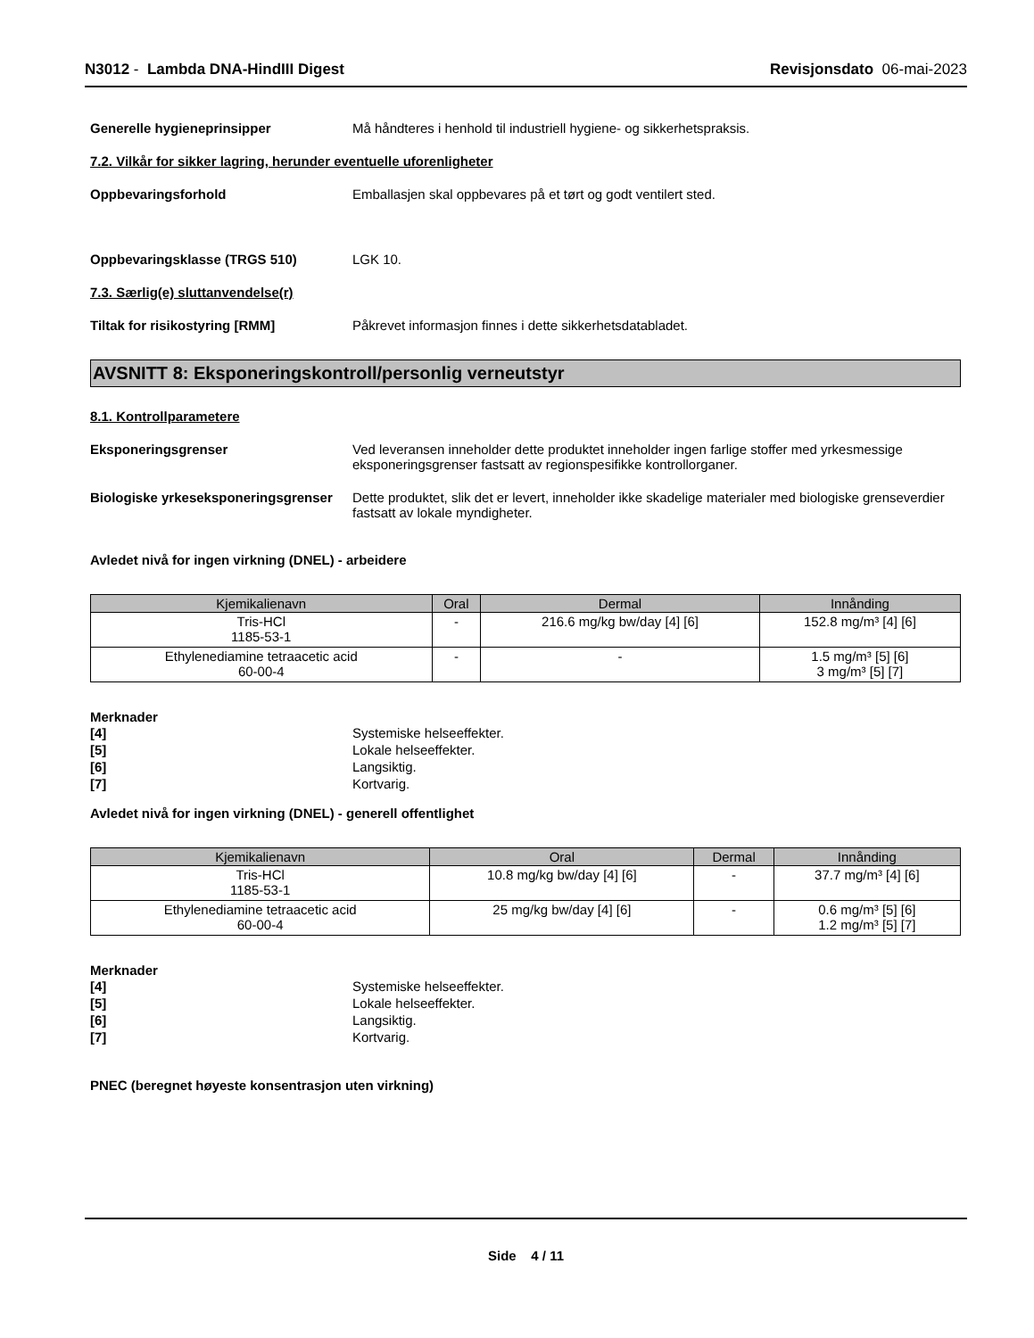N3012 - Lambda DNA-HindIII Digest
Revisjonsdato 06-mai-2023
Generelle hygieneprinsipper Må håndteres i henhold til industriell hygiene- og sikkerhetspraksis.
7.2. Vilkår for sikker lagring, herunder eventuelle uforenligheter
Oppbevaringsforhold Emballasjen skal oppbevares på et tørt og godt ventilert sted.
Oppbevaringsklasse (TRGS 510) LGK 10.
7.3. Særlig(e) sluttanvendelse(r)
Tiltak for risikostyring [RMM] Påkrevet informasjon finnes i dette sikkerhetsdatabladet.
AVSNITT 8: Eksponeringskontroll/personlig verneutstyr
8.1. Kontrollparametere
Eksponeringsgrenser Ved leveransen inneholder dette produktet inneholder ingen farlige stoffer med yrkesmessige eksponeringsgrenser fastsatt av regionspesifikke kontrollorganer.
Biologiske yrkeseksponeringsgrenser
Dette produktet, slik det er levert, inneholder ikke skadelige materialer med biologiske grenseverdier fastsatt av lokale myndigheter.
Avledet nivå for ingen virkning (DNEL) - arbeidere
| Kjemikalienavn | Oral | Dermal | Innånding |
| --- | --- | --- | --- |
| Tris-HCl 1185-53-1 | - | 216.6 mg/kg bw/day [4] [6] | 152.8 mg/m³ [4] [6] |
| Ethylenediamine tetraacetic acid 60-00-4 | - | - | 1.5 mg/m³ [5] [6] 3 mg/m³ [5] [7] |
Merknader
[4] Systemiske helseeffekter.
[5] Lokale helseeffekter.
[6] Langsiktig.
[7] Kortvarig.
Avledet nivå for ingen virkning (DNEL) - generell offentlighet
| Kjemikalienavn | Oral | Dermal | Innånding |
| --- | --- | --- | --- |
| Tris-HCl 1185-53-1 | 10.8 mg/kg bw/day [4] [6] | - | 37.7 mg/m³ [4] [6] |
| Ethylenediamine tetraacetic acid 60-00-4 | 25 mg/kg bw/day [4] [6] | - | 0.6 mg/m³ [5] [6] 1.2 mg/m³ [5] [7] |
Merknader
[4] Systemiske helseeffekter.
[5] Lokale helseeffekter.
[6] Langsiktig.
[7] Kortvarig.
PNEC (beregnet høyeste konsentrasjon uten virkning)
Side 4 / 11